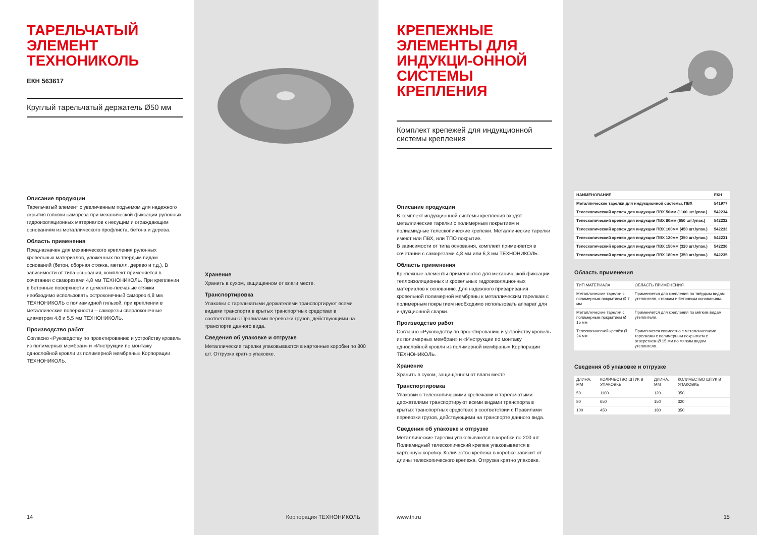ТАРЕЛЬЧАТЫЙ ЭЛЕМЕНТ ТЕХНОНИКОЛЬ
ЕКН 563617
Круглый тарельчатый держатель Ø50 мм
Описание продукции
Тарельчатый элемент с увеличенным подъемом для надежного скрытия головки самореза при механической фиксации рулонных гидроизоляционных материалов к несущим и ограждающим основаниям из металлического профлиста, бетона и дерева.
Область применения
Предназначен для механического крепления рулонных кровельных материалов, уложенных по твердым видам оснований (бетон, сборная стяжка, металл, дерево и т.д.). В зависимости от типа основания, комплект применяется в сочетании с саморезами 4,8 мм ТЕХНОНИКОЛЬ. При креплении в бетонные поверхности и цементно-песчаные стяжки необходимо использовать остроконечный саморез 4,8 мм ТЕХНОНИКОЛЬ с полиамидной гильзой, при креплении в металлические поверхности – саморезы сверлоконечные диаметром 4,8 и 5,5 мм ТЕХНОНИКОЛЬ.
Производство работ
Согласно «Руководству по проектированию и устройству кровель из полимерных мембран» и «Инструкции по монтажу однослойной кровли из полимерной мембраны» Корпорации ТЕХНОНИКОЛЬ.
14
Хранение
Хранить в сухом, защищенном от влаги месте.
Транспортировка
Упаковки с тарельчатыми держателями транспортируют всеми видами транспорта в крытых транспортных средствах в соответствии с Правилами перевозки грузов, действующими на транспорте данного вида.
Сведения об упаковке и отгрузке
Металлические тарелки упаковываются в картонные коробки по 800 шт. Отгрузка кратно упаковке.
Корпорация ТЕХНОНИКОЛЬ
КРЕПЕЖНЫЕ ЭЛЕМЕНТЫ ДЛЯ ИНДУКЦИ-ОННОЙ СИСТЕМЫ КРЕПЛЕНИЯ
Комплект крепежей для индукционной системы крепления
Описание продукции
В комплект индукционной системы крепления входят металлические тарелки с полимерным покрытием и полиамидные телескопические крепежи. Металлические тарелки имеют или ПВХ, или ТПО покрытие.
В зависимости от типа основания, комплект применяется в сочетании с саморезами 4,8 мм или 6,3 мм ТЕХНОНИКОЛЬ.
Область применения
Крепежные элементы применяются для механической фиксации теплоизоляционных и кровельных гидроизоляционных материалов к основанию. Для надежного приваривания кровельной полимерной мембраны к металлическим тарелкам с полимерным покрытием необходимо использовать аппарат для индукционной сварки.
Производство работ
Согласно «Руководству по проектированию и устройству кровель из полимерных мембран» и «Инструкции по монтажу однослойной кровли из полимерной мембраны» Корпорации ТЕХНОНИКОЛЬ.
Хранение
Хранить в сухом, защищенном от влаги месте.
Транспортировка
Упаковки с телескопическими крепежами и тарельчатыми держателями транспортируют всеми видами транспорта в крытых транспортных средствах в соответствии с Правилами перевозки грузов, действующими на транспорте данного вида.
Сведения об упаковке и отгрузке
Металлические тарелки упаковываются в коробки по 200 шт. Полиамидный телескопический крепеж упаковывается в картонную коробку. Количество крепежа в коробке зависит от длины телескопического крепежа. Отгрузка кратно упаковке.
www.tn.ru
| НАИМЕНОВАНИЕ | ЕКН |
| --- | --- |
| Металлические тарелки для индукционной системы, ПВХ | 541977 |
| Телескопический крепеж для индукции ПВХ 50мм (1100 шт./упак.) | 542234 |
| Телескопический крепеж для индукции ПВХ 80мм (650 шт./упак.) | 542232 |
| Телескопический крепеж для индукции ПВХ 100мм (450 шт./упак.) | 542233 |
| Телескопический крепеж для индукции ПВХ 120мм (350 шт./упак.) | 542231 |
| Телескопический крепеж для индукции ПВХ 150мм (320 шт./упак.) | 542236 |
| Телескопический крепеж для индукции ПВХ 180мм (350 шт./упак.) | 542235 |
Область применения
| ТИП МАТЕРИАЛА | ОБЛАСТЬ ПРИМЕНЕНИЯ |
| --- | --- |
| Металлические тарелки с полимерным покрытием Ø 7 мм | Применяется для крепления по твёрдым видам утеплителя, стяжкам и бетонным основаниям. |
| Металлические тарелки с полимерным покрытием Ø 15 мм | Применяется для крепления по мягким видам утеплителя. |
| Телескопический крепёж Ø 24 мм | Применяется совместно с металлическими тарелками с полимерным покрытием с отверстием Ø 15 мм по мягким видам утеплителя. |
Сведения об упаковке и отгрузке
| ДЛИНА, ММ | КОЛИЧЕСТВО ШТУК В УПАКОВКЕ | ДЛИНА, ММ | КОЛИЧЕСТВО ШТУК В УПАКОВКЕ |
| --- | --- | --- | --- |
| 50 | 1100 | 120 | 350 |
| 80 | 650 | 150 | 320 |
| 100 | 450 | 180 | 350 |
15